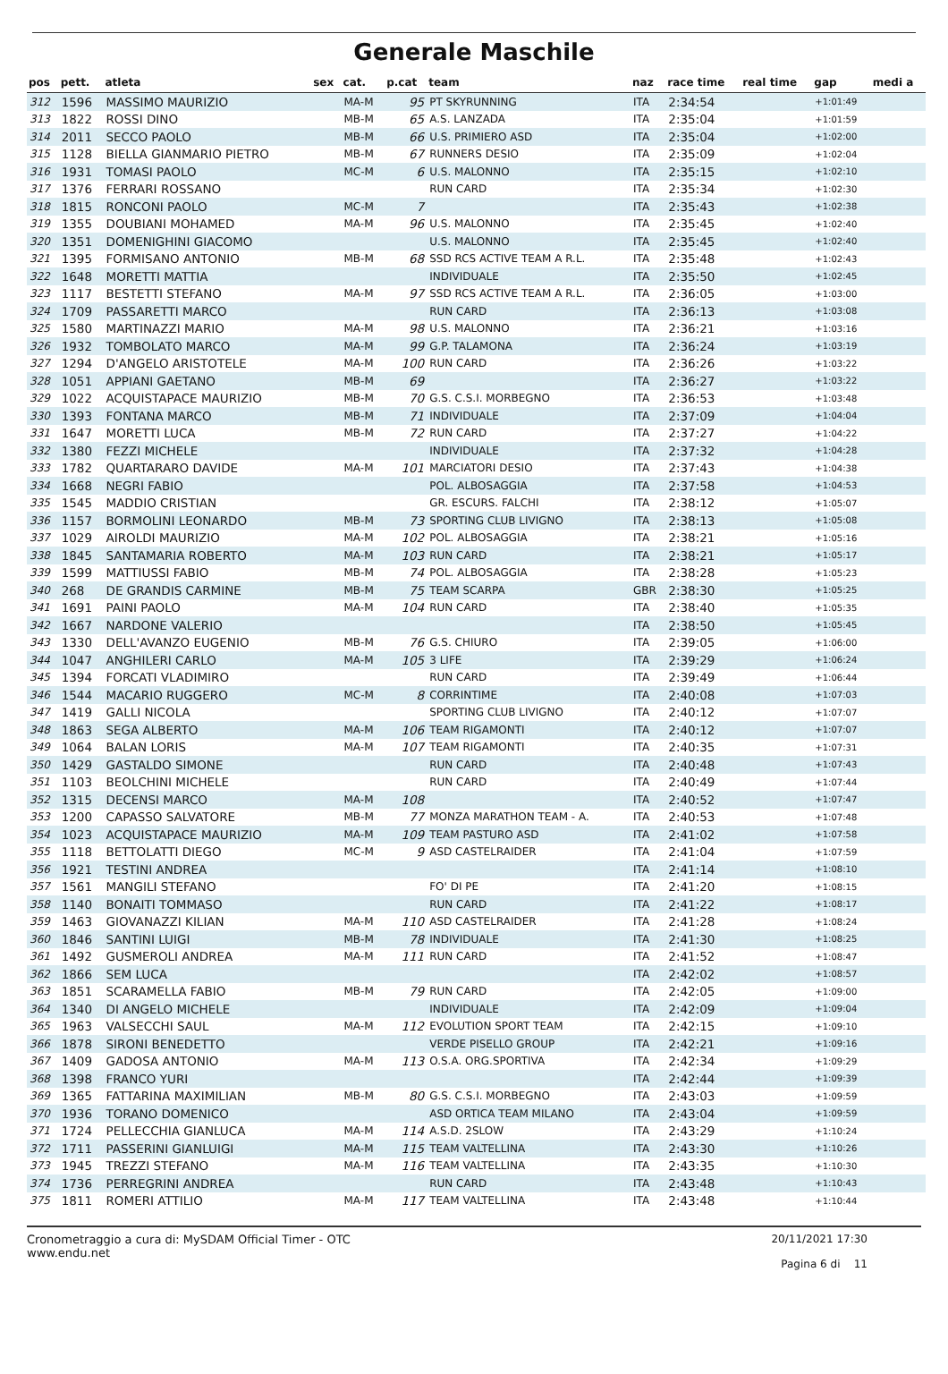Generale Maschile
| pos | pett. | atleta | sex | cat. | p.cat | team | naz | race time | real time | gap | medi a |
| --- | --- | --- | --- | --- | --- | --- | --- | --- | --- | --- | --- |
| 312 | 1596 | MASSIMO MAURIZIO | | MA-M | 95 | PT SKYRUNNING | ITA | 2:34:54 | | +1:01:49 | |
| 313 | 1822 | ROSSI DINO | | MB-M | 65 | A.S. LANZADA | ITA | 2:35:04 | | +1:01:59 | |
| 314 | 2011 | SECCO PAOLO | | MB-M | 66 | U.S. PRIMIERO ASD | ITA | 2:35:04 | | +1:02:00 | |
| 315 | 1128 | BIELLA GIANMARIO PIETRO | | MB-M | 67 | RUNNERS DESIO | ITA | 2:35:09 | | +1:02:04 | |
| 316 | 1931 | TOMASI PAOLO | | MC-M | 6 | U.S. MALONNO | ITA | 2:35:15 | | +1:02:10 | |
| 317 | 1376 | FERRARI ROSSANO | | | | RUN CARD | ITA | 2:35:34 | | +1:02:30 | |
| 318 | 1815 | RONCONI PAOLO | | MC-M | 7 | | ITA | 2:35:43 | | +1:02:38 | |
| 319 | 1355 | DOUBIANI MOHAMED | | MA-M | 96 | U.S. MALONNO | ITA | 2:35:45 | | +1:02:40 | |
| 320 | 1351 | DOMENIGHINI GIACOMO | | | | U.S. MALONNO | ITA | 2:35:45 | | +1:02:40 | |
| 321 | 1395 | FORMISANO ANTONIO | | MB-M | 68 | SSD RCS ACTIVE TEAM A R.L. | ITA | 2:35:48 | | +1:02:43 | |
| 322 | 1648 | MORETTI MATTIA | | | | INDIVIDUALE | ITA | 2:35:50 | | +1:02:45 | |
| 323 | 1117 | BESTETTI STEFANO | | MA-M | 97 | SSD RCS ACTIVE TEAM A R.L. | ITA | 2:36:05 | | +1:03:00 | |
| 324 | 1709 | PASSARETTI MARCO | | | | RUN CARD | ITA | 2:36:13 | | +1:03:08 | |
| 325 | 1580 | MARTINAZZI MARIO | | MA-M | 98 | U.S. MALONNO | ITA | 2:36:21 | | +1:03:16 | |
| 326 | 1932 | TOMBOLATO MARCO | | MA-M | 99 | G.P. TALAMONA | ITA | 2:36:24 | | +1:03:19 | |
| 327 | 1294 | D'ANGELO ARISTOTELE | | MA-M | 100 | RUN CARD | ITA | 2:36:26 | | +1:03:22 | |
| 328 | 1051 | APPIANI GAETANO | | MB-M | 69 | | ITA | 2:36:27 | | +1:03:22 | |
| 329 | 1022 | ACQUISTAPACE MAURIZIO | | MB-M | 70 | G.S. C.S.I. MORBEGNO | ITA | 2:36:53 | | +1:03:48 | |
| 330 | 1393 | FONTANA MARCO | | MB-M | 71 | INDIVIDUALE | ITA | 2:37:09 | | +1:04:04 | |
| 331 | 1647 | MORETTI LUCA | | MB-M | 72 | RUN CARD | ITA | 2:37:27 | | +1:04:22 | |
| 332 | 1380 | FEZZI MICHELE | | | | INDIVIDUALE | ITA | 2:37:32 | | +1:04:28 | |
| 333 | 1782 | QUARTARARO DAVIDE | | MA-M | 101 | MARCIATORI DESIO | ITA | 2:37:43 | | +1:04:38 | |
| 334 | 1668 | NEGRI FABIO | | | | POL. ALBOSAGGIA | ITA | 2:37:58 | | +1:04:53 | |
| 335 | 1545 | MADDIO CRISTIAN | | | | GR. ESCURS. FALCHI | ITA | 2:38:12 | | +1:05:07 | |
| 336 | 1157 | BORMOLINI LEONARDO | | MB-M | 73 | SPORTING CLUB LIVIGNO | ITA | 2:38:13 | | +1:05:08 | |
| 337 | 1029 | AIROLDI MAURIZIO | | MA-M | 102 | POL. ALBOSAGGIA | ITA | 2:38:21 | | +1:05:16 | |
| 338 | 1845 | SANTAMARIA ROBERTO | | MA-M | 103 | RUN CARD | ITA | 2:38:21 | | +1:05:17 | |
| 339 | 1599 | MATTIUSSI FABIO | | MB-M | 74 | POL. ALBOSAGGIA | ITA | 2:38:28 | | +1:05:23 | |
| 340 | 268 | DE GRANDIS CARMINE | | MB-M | 75 | TEAM SCARPA | GBR | 2:38:30 | | +1:05:25 | |
| 341 | 1691 | PAINI PAOLO | | MA-M | 104 | RUN CARD | ITA | 2:38:40 | | +1:05:35 | |
| 342 | 1667 | NARDONE VALERIO | | | | | ITA | 2:38:50 | | +1:05:45 | |
| 343 | 1330 | DELL'AVANZO EUGENIO | | MB-M | 76 | G.S. CHIURO | ITA | 2:39:05 | | +1:06:00 | |
| 344 | 1047 | ANGHILERI CARLO | | MA-M | 105 | 3 LIFE | ITA | 2:39:29 | | +1:06:24 | |
| 345 | 1394 | FORCATI VLADIMIRO | | | | RUN CARD | ITA | 2:39:49 | | +1:06:44 | |
| 346 | 1544 | MACARIO RUGGERO | | MC-M | 8 | CORRINTIME | ITA | 2:40:08 | | +1:07:03 | |
| 347 | 1419 | GALLI NICOLA | | | | SPORTING CLUB LIVIGNO | ITA | 2:40:12 | | +1:07:07 | |
| 348 | 1863 | SEGA ALBERTO | | MA-M | 106 | TEAM RIGAMONTI | ITA | 2:40:12 | | +1:07:07 | |
| 349 | 1064 | BALAN LORIS | | MA-M | 107 | TEAM RIGAMONTI | ITA | 2:40:35 | | +1:07:31 | |
| 350 | 1429 | GASTALDO SIMONE | | | | RUN CARD | ITA | 2:40:48 | | +1:07:43 | |
| 351 | 1103 | BEOLCHINI MICHELE | | | | RUN CARD | ITA | 2:40:49 | | +1:07:44 | |
| 352 | 1315 | DECENSI MARCO | | MA-M | 108 | | ITA | 2:40:52 | | +1:07:47 | |
| 353 | 1200 | CAPASSO SALVATORE | | MB-M | 77 | MONZA MARATHON TEAM - A. | ITA | 2:40:53 | | +1:07:48 | |
| 354 | 1023 | ACQUISTAPACE MAURIZIO | | MA-M | 109 | TEAM PASTURO ASD | ITA | 2:41:02 | | +1:07:58 | |
| 355 | 1118 | BETTOLATTI DIEGO | | MC-M | 9 | ASD CASTELRAIDER | ITA | 2:41:04 | | +1:07:59 | |
| 356 | 1921 | TESTINI ANDREA | | | | | ITA | 2:41:14 | | +1:08:10 | |
| 357 | 1561 | MANGILI STEFANO | | | | FO' DI PE | ITA | 2:41:20 | | +1:08:15 | |
| 358 | 1140 | BONAITI TOMMASO | | | | RUN CARD | ITA | 2:41:22 | | +1:08:17 | |
| 359 | 1463 | GIOVANAZZI KILIAN | | MA-M | 110 | ASD CASTELRAIDER | ITA | 2:41:28 | | +1:08:24 | |
| 360 | 1846 | SANTINI LUIGI | | MB-M | 78 | INDIVIDUALE | ITA | 2:41:30 | | +1:08:25 | |
| 361 | 1492 | GUSMEROLI ANDREA | | MA-M | 111 | RUN CARD | ITA | 2:41:52 | | +1:08:47 | |
| 362 | 1866 | SEM LUCA | | | | | ITA | 2:42:02 | | +1:08:57 | |
| 363 | 1851 | SCARAMELLA FABIO | | MB-M | 79 | RUN CARD | ITA | 2:42:05 | | +1:09:00 | |
| 364 | 1340 | DI ANGELO MICHELE | | | | INDIVIDUALE | ITA | 2:42:09 | | +1:09:04 | |
| 365 | 1963 | VALSECCHI SAUL | | MA-M | 112 | EVOLUTION SPORT TEAM | ITA | 2:42:15 | | +1:09:10 | |
| 366 | 1878 | SIRONI BENEDETTO | | | | VERDE PISELLO GROUP | ITA | 2:42:21 | | +1:09:16 | |
| 367 | 1409 | GADOSA ANTONIO | | MA-M | 113 | O.S.A. ORG.SPORTIVA | ITA | 2:42:34 | | +1:09:29 | |
| 368 | 1398 | FRANCO YURI | | | | | ITA | 2:42:44 | | +1:09:39 | |
| 369 | 1365 | FATTARINA MAXIMILIAN | | MB-M | 80 | G.S. C.S.I. MORBEGNO | ITA | 2:43:03 | | +1:09:59 | |
| 370 | 1936 | TORANO DOMENICO | | | | ASD ORTICA TEAM MILANO | ITA | 2:43:04 | | +1:09:59 | |
| 371 | 1724 | PELLECCHIA GIANLUCA | | MA-M | 114 | A.S.D. 2SLOW | ITA | 2:43:29 | | +1:10:24 | |
| 372 | 1711 | PASSERINI GIANLUIGI | | MA-M | 115 | TEAM VALTELLINA | ITA | 2:43:30 | | +1:10:26 | |
| 373 | 1945 | TREZZI STEFANO | | MA-M | 116 | TEAM VALTELLINA | ITA | 2:43:35 | | +1:10:30 | |
| 374 | 1736 | PERREGRINI ANDREA | | | | RUN CARD | ITA | 2:43:48 | | +1:10:43 | |
| 375 | 1811 | ROMERI ATTILIO | | MA-M | 117 | TEAM VALTELLINA | ITA | 2:43:48 | | +1:10:44 | |
Cronometraggio a cura di: MySDAM Official Timer - OTC
www.endu.net
20/11/2021 17:30
Pagina 6 di 11